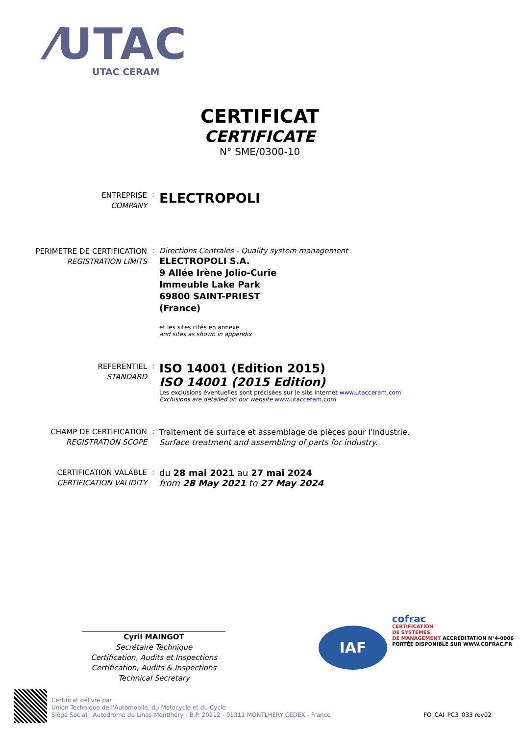⁄UTAC
UTAC CERAM
CERTIFICAT
CERTIFICATE
N° SME/0300-10
ENTREPRISE
COMPANY
:
ELECTROPOLI
PERIMETRE DE CERTIFICATION
REGISTRATION LIMITS
: Directions Centrales - Quality system management
ELECTROPOLI S.A.
9 Allée Irène Jolio-Curie
Immeuble Lake Park
69800 SAINT-PRIEST
(France)
et les sites cités en annexe
and sites as shown in appendix
REFERENTIEL
STANDARD
:
ISO 14001 (Edition 2015)
ISO 14001 (2015 Edition)
Les exclusions éventuelles sont précisées sur le site internet www.utacceram.com
Exclusions are detailed on our website www.utacceram.com
CHAMP DE CERTIFICATION
REGISTRATION SCOPE
:
Traitement de surface et assemblage de pièces pour l'industrie.
Surface treatment and assembling of parts for industry.
CERTIFICATION VALABLE
CERTIFICATION VALIDITY
:
du 28 mai 2021 au 27 mai 2024
from 28 May 2021 to 27 May 2024
Cyril MAINGOT
Secrétaire Technique
Certification, Audits et Inspections
Certification, Audits & Inspections
Technical Secretary
IAF
cofrac
CERTIFICATION
DE SYSTEMES
DE MANAGEMENT ACCRÉDITATION N°4-0006 PORTÉE DISPONIBLE SUR WWW.COFRAC.FR
Certificat délivré par
Union Technique de l'Automobile, du Motocycle et du Cycle
Siège Social : Autodrome de Linas-Montlhéry - B.P. 20212 - 91311 MONTLHERY CEDEX - France
FO_CAI_PC3_033 rev02